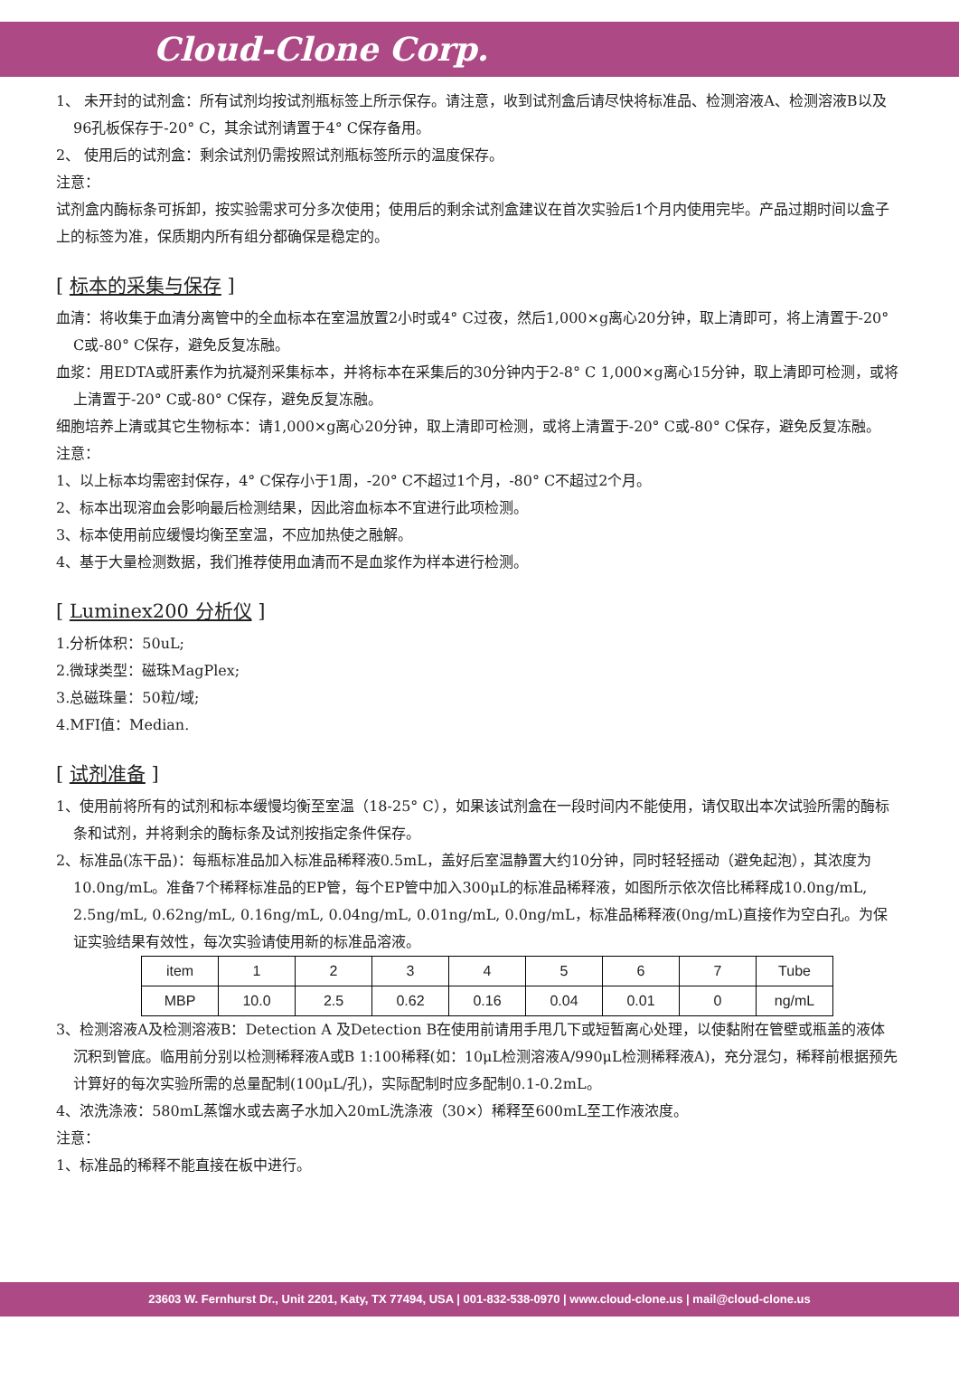Cloud-Clone Corp.
1、 未开封的试剂盒：所有试剂均按试剂瓶标签上所示保存。请注意，收到试剂盒后请尽快将标准品、检测溶液A、检测溶液B以及96孔板保存于-20° C，其余试剂请置于4° C保存备用。
2、 使用后的试剂盒：剩余试剂仍需按照试剂瓶标签所示的温度保存。
注意：
试剂盒内酶标条可拆卸，按实验需求可分多次使用；使用后的剩余试剂盒建议在首次实验后1个月内使用完毕。产品过期时间以盒子上的标签为准，保质期内所有组分都确保是稳定的。
[ 标本的采集与保存 ]
血清：将收集于血清分离管中的全血标本在室温放置2小时或4° C过夜，然后1,000×g离心20分钟，取上清即可，将上清置于-20° C或-80° C保存，避免反复冻融。
血浆：用EDTA或肝素作为抗凝剂采集标本，并将标本在采集后的30分钟内于2-8° C 1,000×g离心15分钟，取上清即可检测，或将上清置于-20° C或-80° C保存，避免反复冻融。
细胞培养上清或其它生物标本：请1,000×g离心20分钟，取上清即可检测，或将上清置于-20° C或-80° C保存，避免反复冻融。
注意：
1、以上标本均需密封保存，4° C保存小于1周，-20° C不超过1个月，-80° C不超过2个月。
2、标本出现溶血会影响最后检测结果，因此溶血标本不宜进行此项检测。
3、标本使用前应缓慢均衡至室温，不应加热使之融解。
4、基于大量检测数据，我们推荐使用血清而不是血浆作为样本进行检测。
[ Luminex200 分析仪 ]
1.分析体积：50uL;
2.微球类型：磁珠MagPlex;
3.总磁珠量：50粒/域;
4.MFI值：Median.
[ 试剂准备 ]
1、使用前将所有的试剂和标本缓慢均衡至室温（18-25° C），如果该试剂盒在一段时间内不能使用，请仅取出本次试验所需的酶标条和试剂，并将剩余的酶标条及试剂按指定条件保存。
2、标准品(冻干品)：每瓶标准品加入标准品稀释液0.5mL，盖好后室温静置大约10分钟，同时轻轻摇动（避免起泡），其浓度为10.0ng/mL。准备7个稀释标准品的EP管，每个EP管中加入300μL的标准品稀释液，如图所示依次倍比稀释成10.0ng/mL, 2.5ng/mL, 0.62ng/mL, 0.16ng/mL, 0.04ng/mL, 0.01ng/mL, 0.0ng/mL，标准品稀释液(0ng/mL)直接作为空白孔。为保证实验结果有效性，每次实验请使用新的标准品溶液。
| item | 1 | 2 | 3 | 4 | 5 | 6 | 7 | Tube |
| MBP | 10.0 | 2.5 | 0.62 | 0.16 | 0.04 | 0.01 | 0 | ng/mL |
3、检测溶液A及检测溶液B：Detection A 及Detection B在使用前请用手甩几下或短暂离心处理，以使黏附在管壁或瓶盖的液体沉积到管底。临用前分别以检测稀释液A或B 1:100稀释(如：10μL检测溶液A/990μL检测稀释液A)，充分混匀，稀释前根据预先计算好的每次实验所需的总量配制(100μL/孔)，实际配制时应多配制0.1-0.2mL。
4、浓洗涤液：580mL蒸馏水或去离子水加入20mL洗涤液（30×）稀释至600mL至工作液浓度。
注意：
1、标准品的稀释不能直接在板中进行。
23603 W. Fernhurst Dr., Unit 2201, Katy, TX 77494, USA | 001-832-538-0970 | www.cloud-clone.us | mail@cloud-clone.us